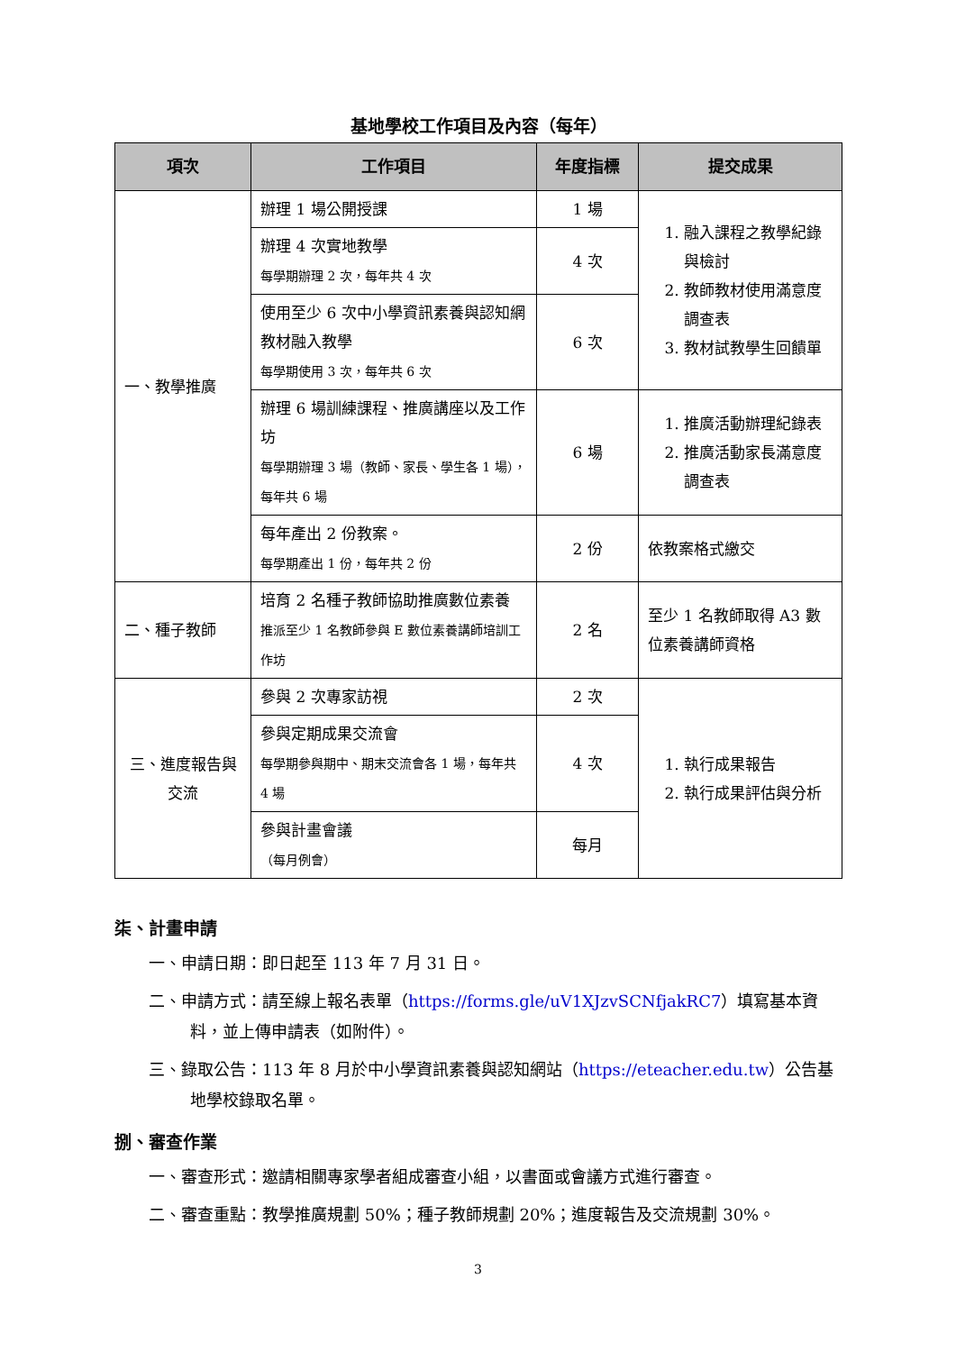基地學校工作項目及內容（每年）
| 項次 | 工作項目 | 年度指標 | 提交成果 |
| --- | --- | --- | --- |
| 一、教學推廣 | 辦理 1 場公開授課 | 1 場 | 1. 融入課程之教學紀錄與檢討 2. 教師教材使用滿意度調查表 3. 教材試教學生回饋單 |
| | 辦理 4 次實地教學 每學期辦理 2 次，每年共 4 次 | 4 次 | |
| | 使用至少 6 次中小學資訊素養與認知網教材融入教學 每學期使用 3 次，每年共 6 次 | 6 次 | |
| | 辦理 6 場訓練課程、推廣講座以及工作坊 每學期辦理 3 場（教師、家長、學生各 1 場），每年共 6 場 | 6 場 | 1. 推廣活動辦理紀錄表 2. 推廣活動家長滿意度調查表 |
| | 每年產出 2 份教案。 每學期產出 1 份，每年共 2 份 | 2 份 | 依教案格式繳交 |
| 二、種子教師 | 培育 2 名種子教師協助推廣數位素養 推派至少 1 名教師參與 E 數位素養講師培訓工作坊 | 2 名 | 至少 1 名教師取得 A3 數位素養講師資格 |
| 三、進度報告與交流 | 參與 2 次專家訪視 | 2 次 | 1. 執行成果報告 2. 執行成果評估與分析 |
| | 參與定期成果交流會 每學期參與期中、期末交流會各 1 場，每年共 4 場 | 4 次 | |
| | 參與計畫會議 （每月例會） | 每月 | |
柒、計畫申請
一、申請日期：即日起至 113 年 7 月 31 日。
二、申請方式：請至線上報名表單（https://forms.gle/uV1XJzvSCNfjakRC7）填寫基本資料，並上傳申請表（如附件）。
三、錄取公告：113 年 8 月於中小學資訊素養與認知網站（https://eteacher.edu.tw）公告基地學校錄取名單。
捌、審查作業
一、審查形式：邀請相關專家學者組成審查小組，以書面或會議方式進行審查。
二、審查重點：教學推廣規劃 50%；種子教師規劃 20%；進度報告及交流規劃 30%。
3